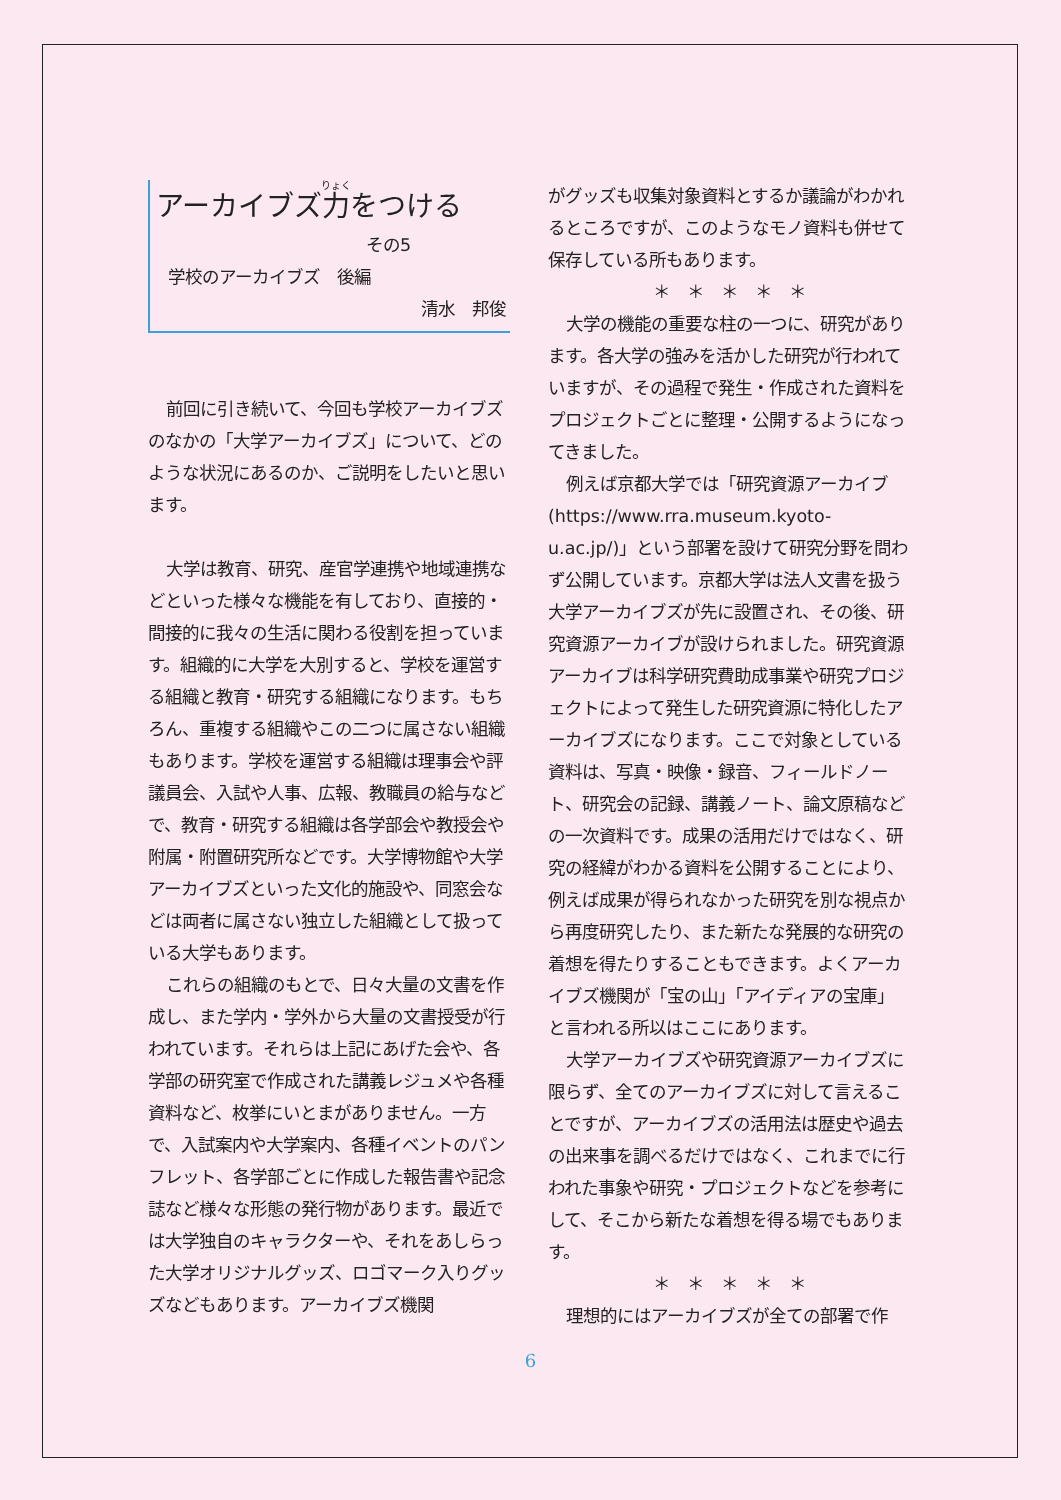アーカイブズ力をつける
その5
学校のアーカイブズ　後編
清水　邦俊
前回に引き続いて、今回も学校アーカイブズのなかの「大学アーカイブズ」について、どのような状況にあるのか、ご説明をしたいと思います。
大学は教育、研究、産官学連携や地域連携などといった様々な機能を有しており、直接的・間接的に我々の生活に関わる役割を担っています。組織的に大学を大別すると、学校を運営する組織と教育・研究する組織になります。もちろん、重複する組織やこの二つに属さない組織もあります。学校を運営する組織は理事会や評議員会、入試や人事、広報、教職員の給与などで、教育・研究する組織は各学部会や教授会や附属・附置研究所などです。大学博物館や大学アーカイブズといった文化的施設や、同窓会などは両者に属さない独立した組織として扱っている大学もあります。
これらの組織のもとで、日々大量の文書を作成し、また学内・学外から大量の文書授受が行われています。それらは上記にあげた会や、各学部の研究室で作成された講義レジュメや各種資料など、枚挙にいとまがありません。一方で、入試案内や大学案内、各種イベントのパンフレット、各学部ごとに作成した報告書や記念誌など様々な形態の発行物があります。最近では大学独自のキャラクターや、それをあしらった大学オリジナルグッズ、ロゴマーク入りグッズなどもあります。アーカイブズ機関
がグッズも収集対象資料とするか議論がわかれるところですが、このようなモノ資料も併せて保存している所もあります。
＊　＊　＊　＊　＊
大学の機能の重要な柱の一つに、研究があります。各大学の強みを活かした研究が行われていますが、その過程で発生・作成された資料をプロジェクトごとに整理・公開するようになってきました。
例えば京都大学では「研究資源アーカイブ(https://www.rra.museum.kyoto-u.ac.jp/)」という部署を設けて研究分野を問わず公開しています。京都大学は法人文書を扱う大学アーカイブズが先に設置され、その後、研究資源アーカイブが設けられました。研究資源アーカイブは科学研究費助成事業や研究プロジェクトによって発生した研究資源に特化したアーカイブズになります。ここで対象としている資料は、写真・映像・録音、フィールドノート、研究会の記録、講義ノート、論文原稿などの一次資料です。成果の活用だけではなく、研究の経緯がわかる資料を公開することにより、例えば成果が得られなかった研究を別な視点から再度研究したり、また新たな発展的な研究の着想を得たりすることもできます。よくアーカイブズ機関が「宝の山」「アイディアの宝庫」と言われる所以はここにあります。
大学アーカイブズや研究資源アーカイブズに限らず、全てのアーカイブズに対して言えることですが、アーカイブズの活用法は歴史や過去の出来事を調べるだけではなく、これまでに行われた事象や研究・プロジェクトなどを参考にして、そこから新たな着想を得る場でもあります。
＊　＊　＊　＊　＊
理想的にはアーカイブズが全ての部署で作
6